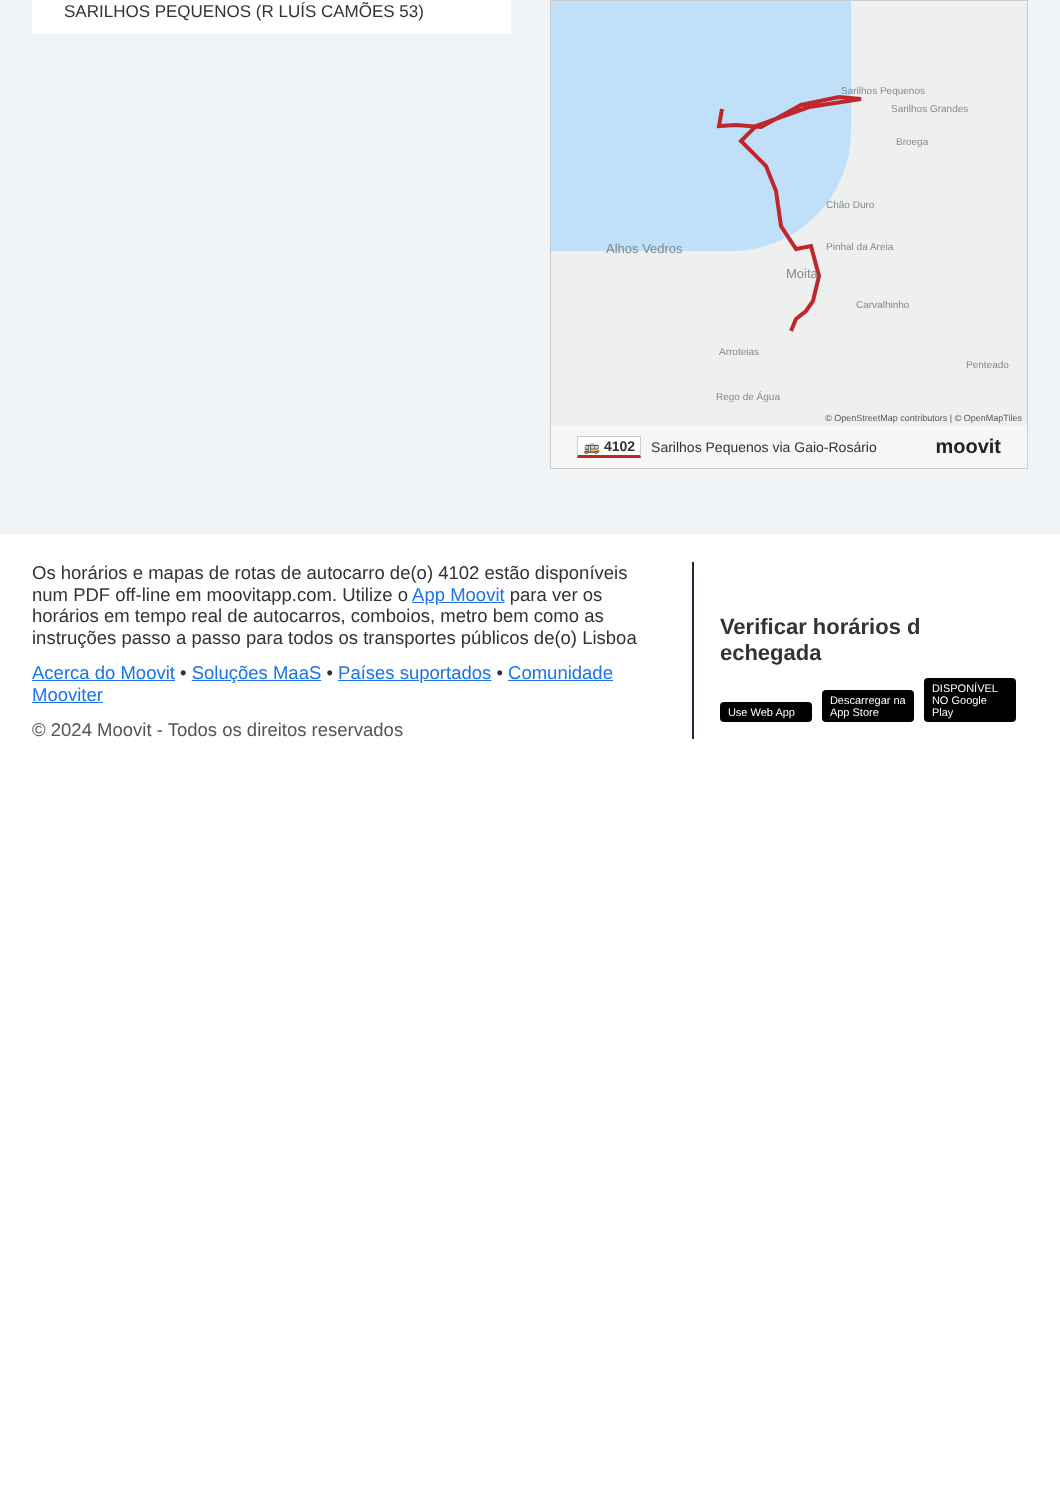SARILHOS PEQUENOS (R LUÍS CAMÕES 53)
Sarilhos Pequenos
Sarilhos Grandes
Alhos Vedros
Moita
Carvalhinho
Pinhal da Areia
Chão Duro
Broega
Rego de Água
Arroteias
Penteado
© OpenStreetMap contributors | © OpenMapTiles
🚌 4102 Sarilhos Pequenos via Gaio-Rosário moovit
Os horários e mapas de rotas de autocarro de(o) 4102 estão disponíveis num PDF off-line em moovitapp.com. Utilize o App Moovit para ver os horários em tempo real de autocarros, comboios, metro bem como as instruções passo a passo para todos os transportes públicos de(o) Lisboa
Acerca do Moovit • Soluções MaaS • Países suportados • Comunidade Mooviter
© 2024 Moovit - Todos os direitos reservados
Verificar horários d echegada
Use Web App Descarregar na App Store DISPONÍVEL NO Google Play